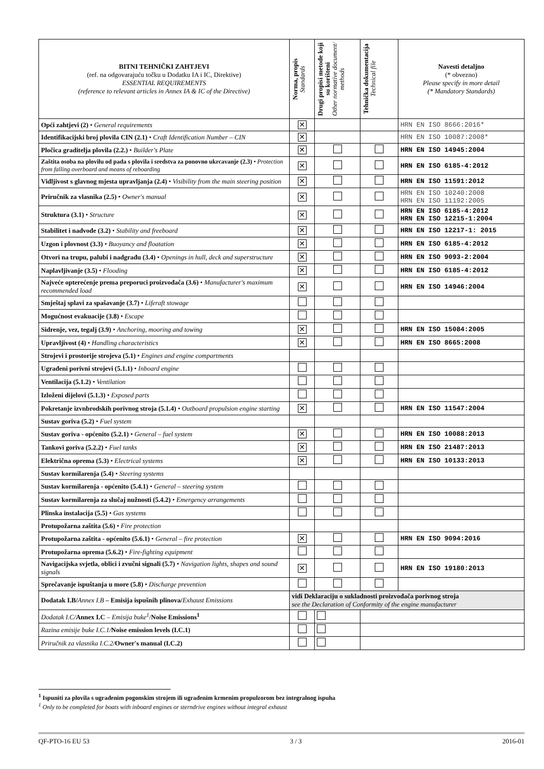| BITNI TEHNIČKI ZAHTJEVI (ref. na odgovarajuću točku u Dodatku IA i IC, Direktive) ESSENTIAL REQUIREMENTS (reference to relevant articles in Annex IA & IC of the Directive) | Norma, propis Standards | Drugi propisi metode koji su korišteni Other normative document/ methods | Tehnička dokumentacija Technical file | Navesti detaljno (* obvezno) Please specify in more detail (* Mandatory Standards) |
| --- | --- | --- | --- | --- |
| Opći zahtjevi (2) • General requirements | ✕ | | | HRN EN ISO 8666:2016* |
| Identifikacijski broj plovila CIN (2.1) • Craft Identification Number – CIN | ✕ | | | HRN EN ISO 10087:2008* |
| Pločica graditelja plovila (2.2.) • Builder's Plate | ✕ | | | HRN EN ISO 14945:2004 |
| Zaštita osoba na plovilu od pada s plovila i sredstva za ponovno ukrcavanje (2.3) • Protection from falling overboard and means of reboarding | ✕ | | | HRN EN ISO 6185-4:2012 |
| Vidljivost s glavnog mjesta upravljanja (2.4) • Visibility from the main steering position | ✕ | | | HRN EN ISO 11591:2012 |
| Priručnik za vlasnika (2.5) • Owner's manual | ✕ | | | HRN EN ISO 10240:2008 HRN EN ISO 11192:2005 |
| Struktura (3.1) • Structure | ✕ | | | HRN EN ISO 6185-4:2012 HRN EN ISO 12215-1:2004 |
| Stabilitet i nadvođe (3.2) • Stability and freeboard | ✕ | | | HRN EN ISO 12217-1: 2015 |
| Uzgon i plovnost (3.3) • Buoyancy and floatation | ✕ | | | HRN EN ISO 6185-4:2012 |
| Otvori na trupu, palubi i nadgrađu (3.4) • Openings in hull, deck and superstructure | ✕ | | | HRN EN ISO 9093-2:2004 |
| Naplavljivanje (3.5) • Flooding | ✕ | | | HRN EN ISO 6185-4:2012 |
| Najveće opterećenje prema preporuci proizvođača (3.6) • Manufacturer's maximum recommended load | ✕ | | | HRN EN ISO 14946:2004 |
| Smještaj splavi za spašavanje (3.7) • Liferaft stowage | | | | |
| Mogućnost evakuacije (3.8) • Escape | | | | |
| Sidrenje, vez, tegalj (3.9) • Anchoring, mooring and towing | ✕ | | | HRN EN ISO 15084:2005 |
| Upravljivost (4) • Handling characteristics | ✕ | | | HRN EN ISO 8665:2008 |
| Strojevi i prostorije strojeva (5.1) • Engines and engine compartments | | | | |
| Ugrađeni porivni strojevi (5.1.1) • Inboard engine | | | | |
| Ventilacija (5.1.2) • Ventilation | | | | |
| Izloženi dijelovi (5.1.3) • Exposed parts | | | | |
| Pokretanje izvnbrodskih porivnog stroja (5.1.4) • Outboard propulsion engine starting | ✕ | | | HRN EN ISO 11547:2004 |
| Sustav goriva (5.2) • Fuel system | | | | |
| Sustav goriva - općenito (5.2.1) • General – fuel system | ✕ | | | HRN EN ISO 10088:2013 |
| Tankovi goriva (5.2.2) • Fuel tanks | ✕ | | | HRN EN ISO 21487:2013 |
| Električna oprema (5.3) • Electrical systems | ✕ | | | HRN EN ISO 10133:2013 |
| Sustav kormilarenja (5.4) • Steering systems | | | | |
| Sustav kormilarenja - općenito (5.4.1) • General – steering system | | | | |
| Sustav kormilarenja za slučaj nužnosti (5.4.2) • Emergency arrangements | | | | |
| Plinska instalacija (5.5) • Gas systems | | | | |
| Protupožarna zaštita (5.6) • Fire protection | | | | |
| Protupožarna zaštita - općenito (5.6.1) • General – fire protection | ✕ | | | HRN EN ISO 9094:2016 |
| Protupožarna oprema (5.6.2) • Fire-fighting equipment | | | | |
| Navigacijska svjetla, oblici i zvučni signali (5.7) • Navigation lights, shapes and sound signals | ✕ | | | HRN EN ISO 19180:2013 |
| Sprečavanje ispuštanja u more (5.8) • Discharge prevention | | | | |
| Dodatak I.B/ Annex I.B – Emisija ispušnih plinova/ Exhaust Emissions | vidi Deklaraciju o sukladnosti proizvođača porivnog stroja see the Declaration of Conformity of the engine manufacturer | | | |
| Dodatak I.C/ Annex I.C – Emisija buke<sup>1</sup> / Noise Emissions<sup>1</sup> | | | | |
| Razina emisije buke I.C.1/ Noise emission levels (I.C.1) | | | | |
| Priručnik za vlasnika I.C.2/ Owner's manual (I.C.2) | | | | |
<sup>1</sup> Ispuniti za plovila s ugrađenim pogonskim strojem ili ugrađenim krmenim propulzorom bez integralnog ispuha
<sup>1</sup> Only to be completed for boats with inboard engines or sterndrive engines without integral exhaust
QF-PTO-16 EU 53 3 / 3 2016-01